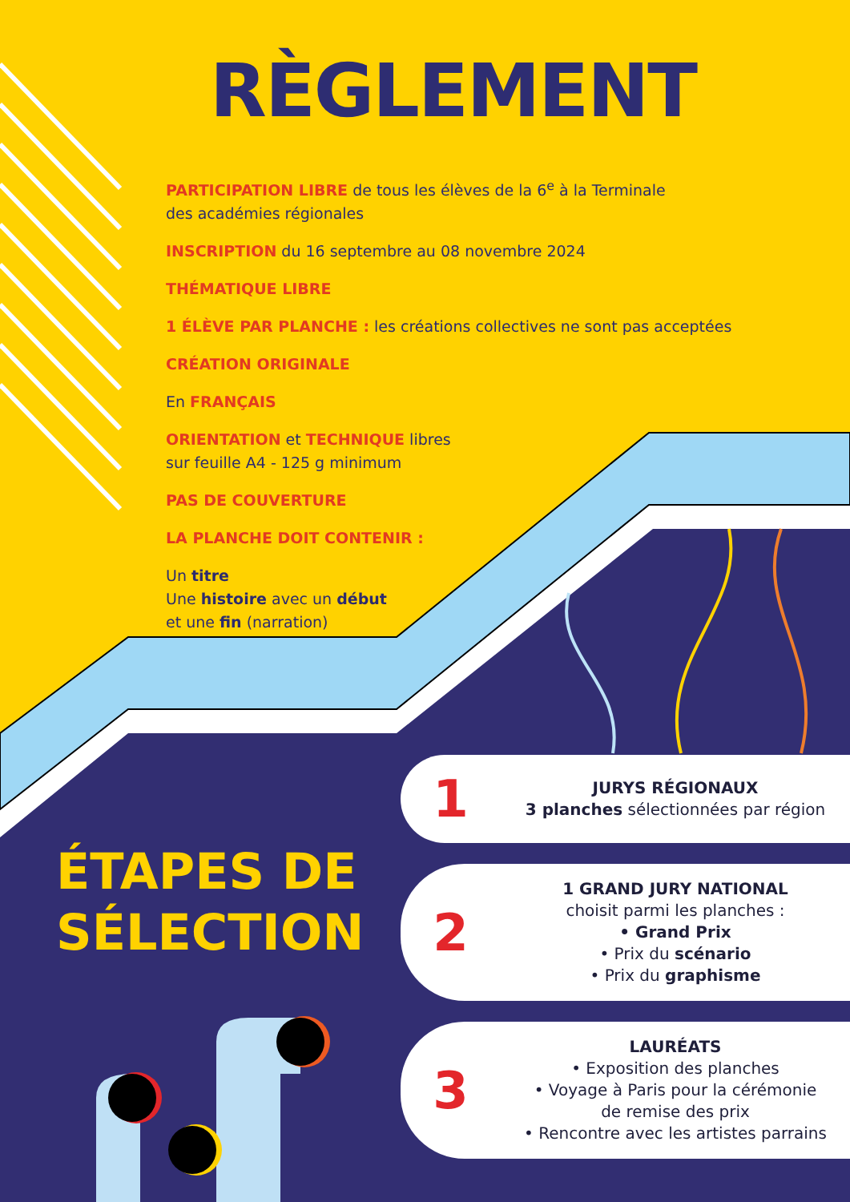RÈGLEMENT
PARTICIPATION LIBRE de tous les élèves de la 6<sup>e</sup> à la Terminale
des académies régionales
INSCRIPTION du 16 septembre au 08 novembre 2024
THÉMATIQUE LIBRE
1 ÉLÈVE PAR PLANCHE : les créations collectives ne sont pas acceptées
CRÉATION ORIGINALE
En FRANÇAIS
ORIENTATION et TECHNIQUE libres
sur feuille A4 - 125 g minimum
PAS DE COUVERTURE
LA PLANCHE DOIT CONTENIR :
Un titre
Une histoire avec un début
et une fin (narration)
ÉTAPES DE
SÉLECTION
1
JURYS RÉGIONAUX
3 planches sélectionnées par région
2
1 GRAND JURY NATIONAL
choisit parmi les planches :
• Grand Prix
• Prix du scénario
• Prix du graphisme
3
LAURÉATS
• Exposition des planches
• Voyage à Paris pour la cérémonie
de remise des prix
• Rencontre avec les artistes parrains